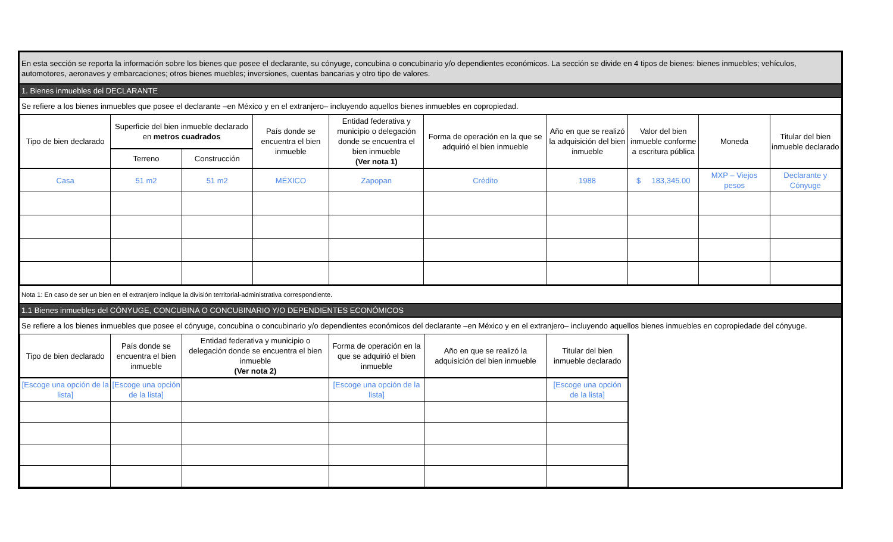En esta sección se reporta la información sobre los bienes que posee el declarante, su cónyuge, concubina o concubinario y/o dependientes económicos. La sección se divide en 4 tipos de bienes: bienes inmuebles; vehículos, automotores, aeronaves y embarcaciones; otros bienes muebles; inversiones, cuentas bancarias y otro tipo de valores.
1. Bienes inmuebles del DECLARANTE
Se refiere a los bienes inmuebles que posee el declarante –en México y en el extranjero– incluyendo aquellos bienes inmuebles en copropiedad.
| Tipo de bien declarado | Superficie del bien inmueble declarado en metros cuadrados | | País donde se encuentra el bien inmueble | Entidad federativa y municipio o delegación donde se encuentra el bien inmueble (Ver nota 1) | Forma de operación en la que se adquirió el bien inmueble | Año en que se realizó la adquisición del bien inmueble | Valor del bien inmueble conforme a escritura pública | Moneda | Titular del bien inmueble declarado |
| --- | --- | --- | --- | --- | --- | --- | --- | --- | --- |
| | Terreno | Construcción | | | | | | | |
| Casa | 51 m2 | 51 m2 | MÉXICO | Zapopan | Crédito | 1988 | $ 183,345.00 | MXP – Viejos pesos | Declarante y Cónyuge |
Nota 1: En caso de ser un bien en el extranjero indique la división territorial-administrativa correspondiente.
1.1 Bienes inmuebles del CÓNYUGE, CONCUBINA O CONCUBINARIO Y/O DEPENDIENTES ECONÓMICOS
Se refiere a los bienes inmuebles que posee el cónyuge, concubina o concubinario y/o dependientes económicos del declarante –en México y en el extranjero– incluyendo aquellos bienes inmuebles en copropiedade del cónyuge.
| Tipo de bien declarado | País donde se encuentra el bien inmueble | Entidad federativa y municipio o delegación donde se encuentra el bien inmueble (Ver nota 2) | Forma de operación en la que se adquirió el bien inmueble | Año en que se realizó la adquisición del bien inmueble | Titular del bien inmueble declarado | |
| [Escoge una opción de la lista] | [Escoge una opción de la lista] | | [Escoge una opción de la lista] | | [Escoge una opción de la lista] | |